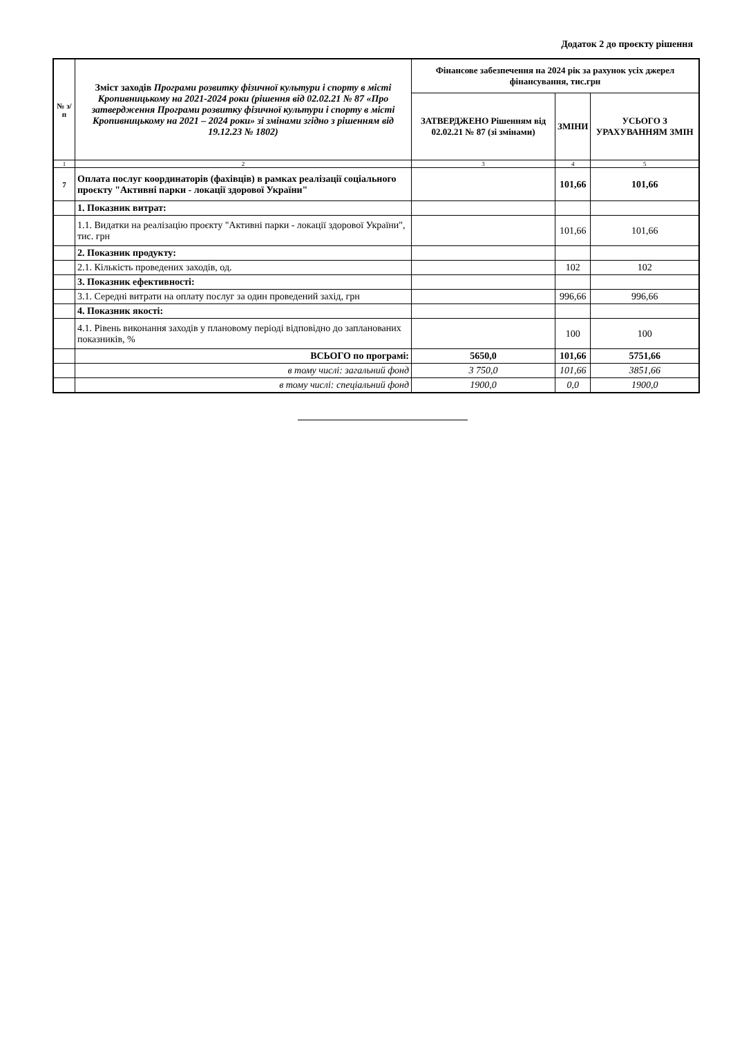Додаток 2 до проєкту рішення
| № з/п | Зміст заходів Програми розвитку фізичної культури і спорту в місті Кропивницькому на 2021-2024 роки (рішення від 02.02.21 № 87 «Про затвердження Програми розвитку фізичної культури і спорту в місті Кропивницькому на 2021 – 2024 роки» зі змінами згідно з рішенням від 19.12.23 № 1802) | Фінансове забезпечення на 2024 рік за рахунок усіх джерел фінансування, тис.грн | | |
| --- | --- | --- | --- | --- |
| | | ЗАТВЕРДЖЕНО Рішенням від 02.02.21 № 87 (зі змінами) | ЗМІНИ | УСЬОГО З УРАХУВАННЯМ ЗМІН |
| 1 | 2 | 3 | 4 | 5 |
| 7 | Оплата послуг координаторів (фахівців) в рамках реалізації соціального проєкту "Активні парки - локації здорової України" | | 101,66 | 101,66 |
| | 1. Показник витрат: | | | |
| | 1.1. Видатки на реалізацію проєкту "Активні парки - локації здорової України", тис. грн | | 101,66 | 101,66 |
| | 2. Показник продукту: | | | |
| | 2.1. Кількість проведених заходів, од. | | 102 | 102 |
| | 3. Показник ефективності: | | | |
| | 3.1. Середні витрати на оплату послуг за один проведений захід, грн | | 996,66 | 996,66 |
| | 4. Показник якості: | | | |
| | 4.1. Рівень виконання заходів у плановому періоді відповідно до запланованих показників, % | | 100 | 100 |
| | ВСЬОГО по програмі: | 5650,0 | 101,66 | 5751,66 |
| | в тому числі: загальний фонд | 3 750,0 | 101,66 | 3851,66 |
| | в тому числі: спеціальний фонд | 1900,0 | 0,0 | 1900,0 |